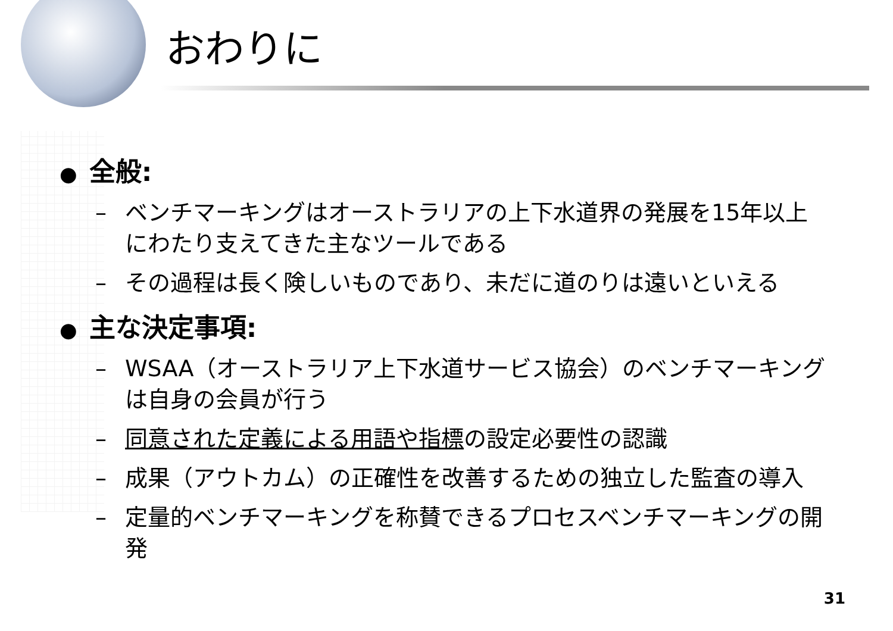おわりに
● 全般:
– ベンチマーキングはオーストラリアの上下水道界の発展を15年以上にわたり支えてきた主なツールである
– その過程は長く険しいものであり、未だに道のりは遠いといえる
● 主な決定事項:
– WSAA（オーストラリア上下水道サービス協会）のベンチマーキングは自身の会員が行う
– 同意された定義による用語や指標の設定必要性の認識
– 成果（アウトカム）の正確性を改善するための独立した監査の導入
– 定量的ベンチマーキングを称賛できるプロセスベンチマーキングの開発
31